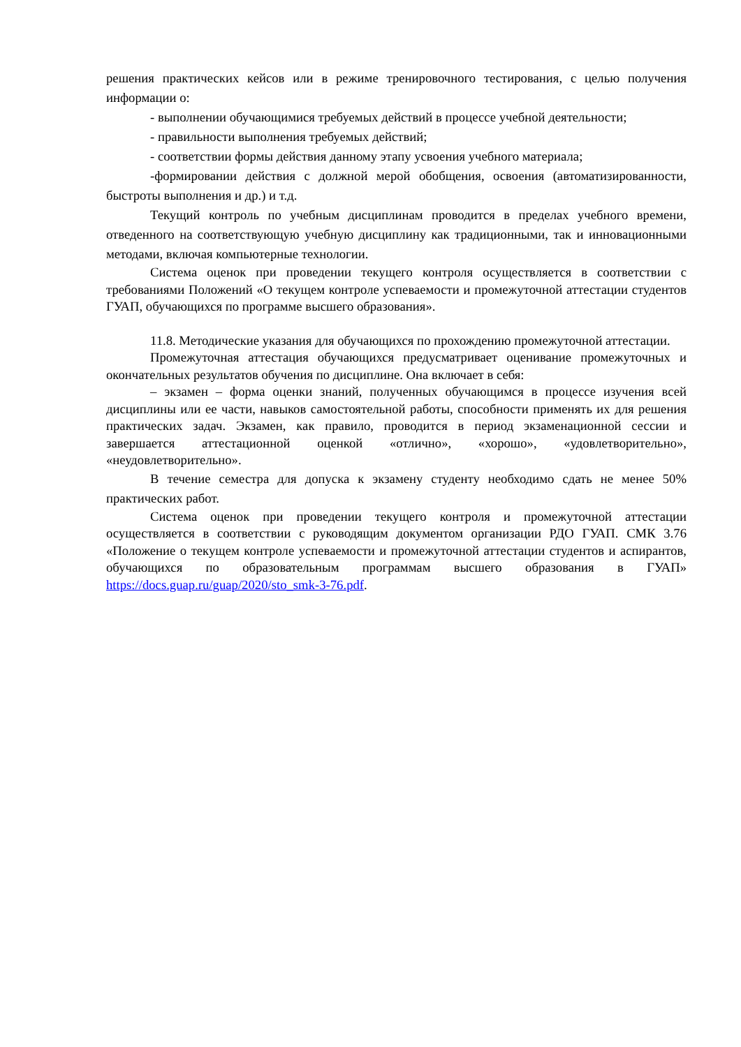решения практических кейсов или в режиме тренировочного тестирования, с целью получения информации о:
- выполнении обучающимися требуемых действий в процессе учебной деятельности;
- правильности выполнения требуемых действий;
- соответствии формы действия данному этапу усвоения учебного материала;
-формировании действия с должной мерой обобщения, освоения (автоматизированности, быстроты выполнения и др.) и т.д.
Текущий контроль по учебным дисциплинам проводится в пределах учебного времени, отведенного на соответствующую учебную дисциплину как традиционными, так и инновационными методами, включая компьютерные технологии.
Система оценок при проведении текущего контроля осуществляется в соответствии с требованиями Положений «О текущем контроле успеваемости и промежуточной аттестации студентов ГУАП, обучающихся по программе высшего образования».
11.8. Методические указания для обучающихся по прохождению промежуточной аттестации.
Промежуточная аттестация обучающихся предусматривает оценивание промежуточных и окончательных результатов обучения по дисциплине. Она включает в себя:
– экзамен – форма оценки знаний, полученных обучающимся в процессе изучения всей дисциплины или ее части, навыков самостоятельной работы, способности применять их для решения практических задач. Экзамен, как правило, проводится в период экзаменационной сессии и завершается аттестационной оценкой «отлично», «хорошо», «удовлетворительно», «неудовлетворительно».
В течение семестра для допуска к экзамену студенту необходимо сдать не менее 50% практических работ.
Система оценок при проведении текущего контроля и промежуточной аттестации осуществляется в соответствии с руководящим документом организации РДО ГУАП. СМК 3.76 «Положение о текущем контроле успеваемости и промежуточной аттестации студентов и аспирантов, обучающихся по образовательным программам высшего образования в ГУАП» https://docs.guap.ru/guap/2020/sto_smk-3-76.pdf.